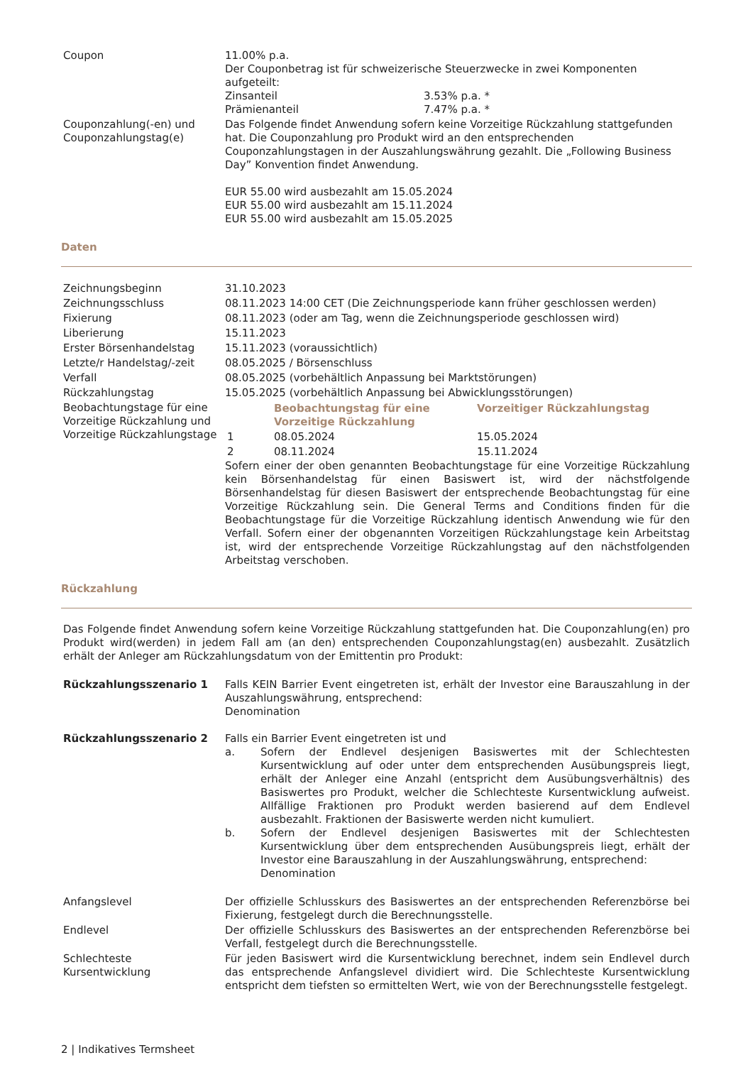| Coupon | 11.00% p.a. Der Couponbetrag ist für schweizerische Steuerzwecke in zwei Komponenten aufgeteilt: / Zinsanteil / 3.53% p.a. * / / Prämienanteil / 7.47% p.a. * / |
| Couponzahlung(-en) und Couponzahlungstag(e) | Das Folgende findet Anwendung sofern keine Vorzeitige Rückzahlung stattgefunden hat. Die Couponzahlung pro Produkt wird an den entsprechenden Couponzahlungstagen in der Auszahlungswährung gezahlt. Die „Following Business Day” Konvention findet Anwendung. EUR 55.00 wird ausbezahlt am 15.05.2024 EUR 55.00 wird ausbezahlt am 15.11.2024 EUR 55.00 wird ausbezahlt am 15.05.2025 |
Daten
| Zeichnungsbeginn | 31.10.2023 |
| Zeichnungsschluss | 08.11.2023 14:00 CET (Die Zeichnungsperiode kann früher geschlossen werden) |
| Fixierung | 08.11.2023 (oder am Tag, wenn die Zeichnungsperiode geschlossen wird) |
| Liberierung | 15.11.2023 |
| Erster Börsenhandelstag | 15.11.2023 (voraussichtlich) |
| Letzte/r Handelstag/-zeit | 08.05.2025 / Börsenschluss |
| Verfall | 08.05.2025 (vorbehältlich Anpassung bei Marktstörungen) |
| Rückzahlungstag | 15.05.2025 (vorbehältlich Anpassung bei Abwicklungsstörungen) |
| Beobachtungstage für eine Vorzeitige Rückzahlung und Vorzeitige Rückzahlungstage | / / Beobachtungstag für eine Vorzeitige Rückzahlung / Vorzeitiger Rückzahlungstag / / --- / --- / --- / / 1 / 08.05.2024 / 15.05.2024 / / 2 / 08.11.2024 / 15.11.2024 / Sofern einer der oben genannten Beobachtungstage für eine Vorzeitige Rückzahlung kein Börsenhandelstag für einen Basiswert ist, wird der nächstfolgende Börsenhandelstag für diesen Basiswert der entsprechende Beobachtungstag für eine Vorzeitige Rückzahlung sein. Die General Terms and Conditions finden für die Beobachtungstage für die Vorzeitige Rückzahlung identisch Anwendung wie für den Verfall. Sofern einer der obgenannten Vorzeitigen Rückzahlungstage kein Arbeitstag ist, wird der entsprechende Vorzeitige Rückzahlungstag auf den nächstfolgenden Arbeitstag verschoben. |
Rückzahlung
Das Folgende findet Anwendung sofern keine Vorzeitige Rückzahlung stattgefunden hat. Die Couponzahlung(en) pro Produkt wird(werden) in jedem Fall am (an den) entsprechenden Couponzahlungstag(en) ausbezahlt. Zusätzlich erhält der Anleger am Rückzahlungsdatum von der Emittentin pro Produkt:
| Rückzahlungsszenario 1 | Falls KEIN Barrier Event eingetreten ist, erhält der Investor eine Barauszahlung in der Auszahlungswährung, entsprechend: Denomination |
| Rückzahlungsszenario 2 | Falls ein Barrier Event eingetreten ist und / a. / Sofern der Endlevel desjenigen Basiswertes mit der Schlechtesten Kursentwicklung auf oder unter dem entsprechenden Ausübungspreis liegt, erhält der Anleger eine Anzahl (entspricht dem Ausübungsverhältnis) des Basiswertes pro Produkt, welcher die Schlechteste Kursentwicklung aufweist. Allfällige Fraktionen pro Produkt werden basierend auf dem Endlevel ausbezahlt. Fraktionen der Basiswerte werden nicht kumuliert. / / b. / Sofern der Endlevel desjenigen Basiswertes mit der Schlechtesten Kursentwicklung über dem entsprechenden Ausübungspreis liegt, erhält der Investor eine Barauszahlung in der Auszahlungswährung, entsprechend: Denomination / |
| Anfangslevel | Der offizielle Schlusskurs des Basiswertes an der entsprechenden Referenzbörse bei Fixierung, festgelegt durch die Berechnungsstelle. |
| Endlevel | Der offizielle Schlusskurs des Basiswertes an der entsprechenden Referenzbörse bei Verfall, festgelegt durch die Berechnungsstelle. |
| Schlechteste Kursentwicklung | Für jeden Basiswert wird die Kursentwicklung berechnet, indem sein Endlevel durch das entsprechende Anfangslevel dividiert wird. Die Schlechteste Kursentwicklung entspricht dem tiefsten so ermittelten Wert, wie von der Berechnungsstelle festgelegt. |
2 | Indikatives Termsheet